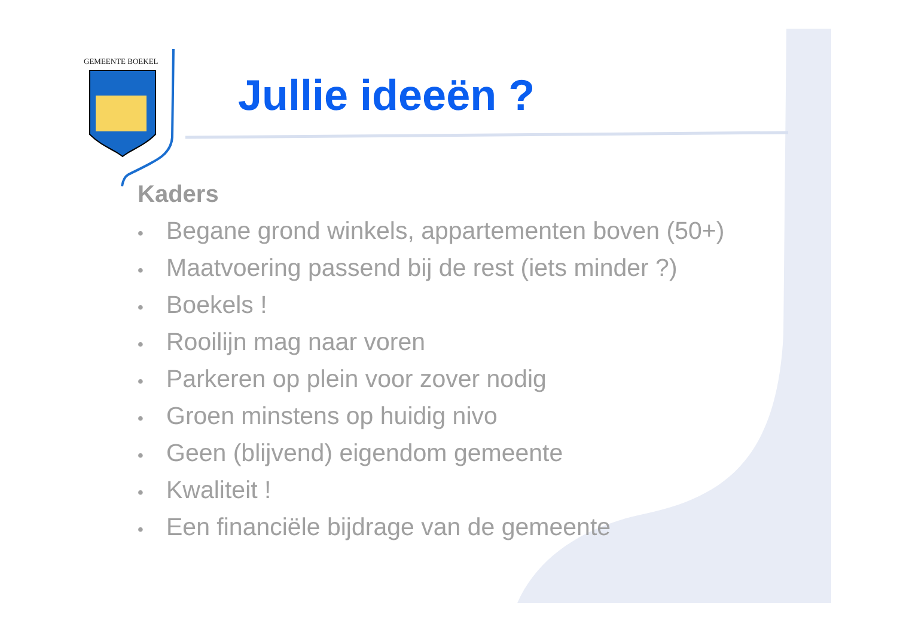GEMEENTE BOEKEL
Jullie ideeën ?
Kaders
• Begane grond winkels, appartementen boven (50+)
• Maatvoering passend bij de rest (iets minder ?)
• Boekels !
• Rooilijn mag naar voren
• Parkeren op plein voor zover nodig
• Groen minstens op huidig nivo
• Geen (blijvend) eigendom gemeente
• Kwaliteit !
• Een financiële bijdrage van de gemeente